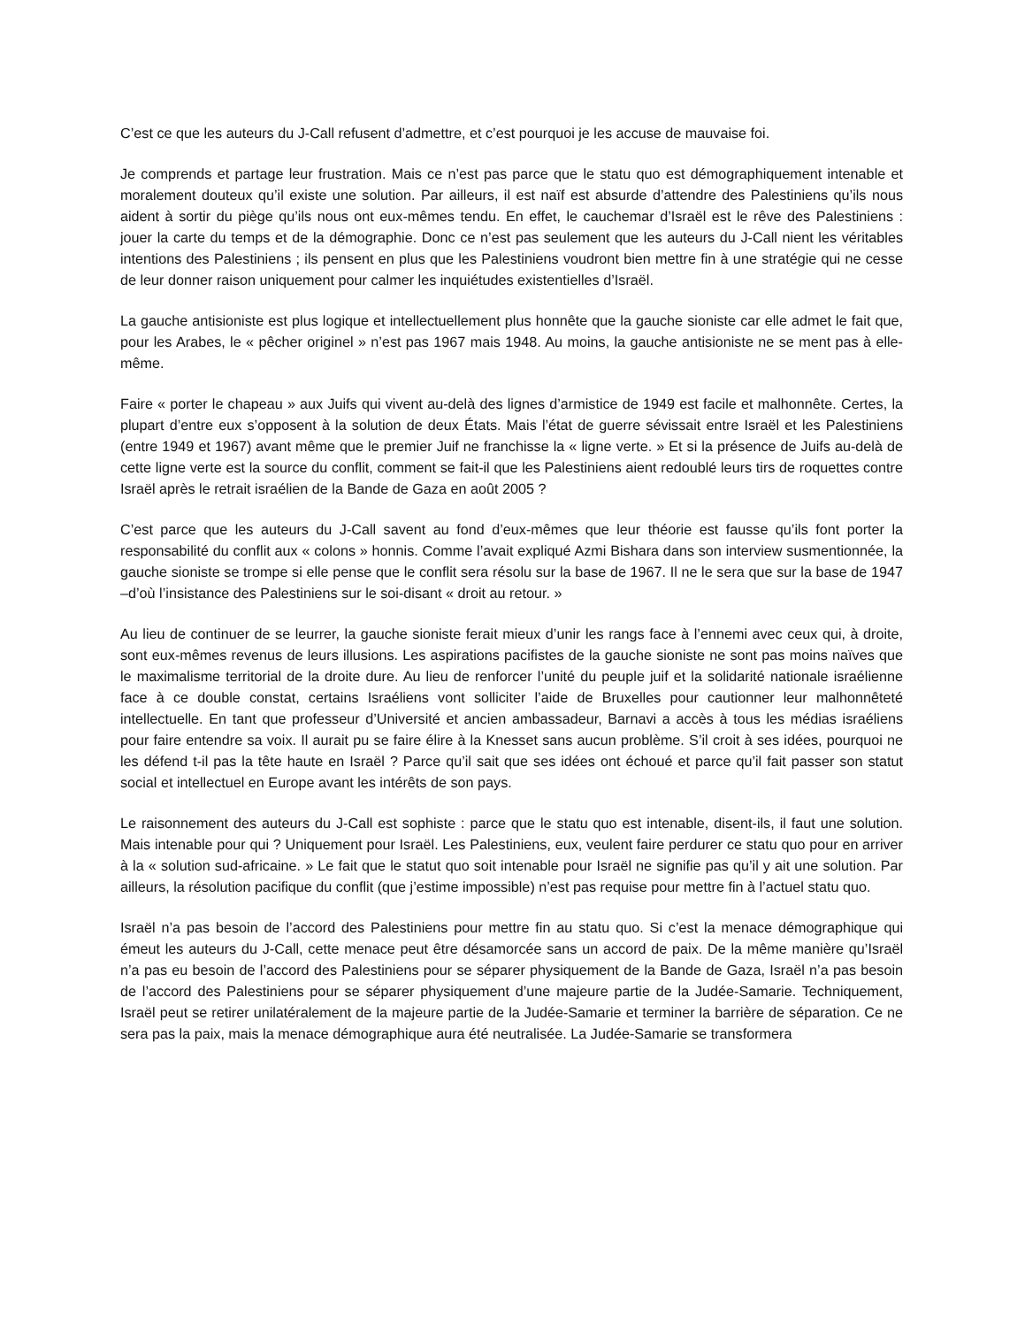C’est ce que les auteurs du J-Call refusent d’admettre, et c’est pourquoi je les accuse de mauvaise foi.
Je comprends et partage leur frustration. Mais ce n’est pas parce que le statu quo est démographiquement intenable et moralement douteux qu’il existe une solution. Par ailleurs, il est naïf est absurde d’attendre des Palestiniens qu’ils nous aident à sortir du piège qu’ils nous ont eux-mêmes tendu. En effet, le cauchemar d’Israël est le rêve des Palestiniens : jouer la carte du temps et de la démographie. Donc ce n’est pas seulement que les auteurs du J-Call nient les véritables intentions des Palestiniens ; ils pensent en plus que les Palestiniens voudront bien mettre fin à une stratégie qui ne cesse de leur donner raison uniquement pour calmer les inquiétudes existentielles d’Israël.
La gauche antisioniste est plus logique et intellectuellement plus honnête que la gauche sioniste car elle admet le fait que, pour les Arabes, le « pêcher originel » n’est pas 1967 mais 1948. Au moins, la gauche antisioniste ne se ment pas à elle-même.
Faire « porter le chapeau » aux Juifs qui vivent au-delà des lignes d’armistice de 1949 est facile et malhonnête. Certes, la plupart d’entre eux s’opposent à la solution de deux États. Mais l’état de guerre sévissait entre Israël et les Palestiniens (entre 1949 et 1967) avant même que le premier Juif ne franchisse la « ligne verte. » Et si la présence de Juifs au-delà de cette ligne verte est la source du conflit, comment se fait-il que les Palestiniens aient redoublé leurs tirs de roquettes contre Israël après le retrait israélien de la Bande de Gaza en août 2005 ?
C’est parce que les auteurs du J-Call savent au fond d’eux-mêmes que leur théorie est fausse qu’ils font porter la responsabilité du conflit aux « colons » honnis. Comme l’avait expliqué Azmi Bishara dans son interview susmentionnée, la gauche sioniste se trompe si elle pense que le conflit sera résolu sur la base de 1967. Il ne le sera que sur la base de 1947 –d’où l’insistance des Palestiniens sur le soi-disant « droit au retour. »
Au lieu de continuer de se leurrer, la gauche sioniste ferait mieux d’unir les rangs face à l’ennemi avec ceux qui, à droite, sont eux-mêmes revenus de leurs illusions. Les aspirations pacifistes de la gauche sioniste ne sont pas moins naïves que le maximalisme territorial de la droite dure. Au lieu de renforcer l’unité du peuple juif et la solidarité nationale israélienne face à ce double constat, certains Israéliens vont solliciter l’aide de Bruxelles pour cautionner leur malhonnêteté intellectuelle. En tant que professeur d’Université et ancien ambassadeur, Barnavi a accès à tous les médias israéliens pour faire entendre sa voix. Il aurait pu se faire élire à la Knesset sans aucun problème. S’il croit à ses idées, pourquoi ne les défend t-il pas la tête haute en Israël ? Parce qu’il sait que ses idées ont échoué et parce qu’il fait passer son statut social et intellectuel en Europe avant les intérêts de son pays.
Le raisonnement des auteurs du J-Call est sophiste : parce que le statu quo est intenable, disent-ils, il faut une solution. Mais intenable pour qui ? Uniquement pour Israël. Les Palestiniens, eux, veulent faire perdurer ce statu quo pour en arriver à la « solution sud-africaine. » Le fait que le statut quo soit intenable pour Israël ne signifie pas qu’il y ait une solution. Par ailleurs, la résolution pacifique du conflit (que j’estime impossible) n’est pas requise pour mettre fin à l’actuel statu quo.
Israël n’a pas besoin de l’accord des Palestiniens pour mettre fin au statu quo. Si c’est la menace démographique qui émeut les auteurs du J-Call, cette menace peut être désamorcée sans un accord de paix. De la même manière qu’Israël n’a pas eu besoin de l’accord des Palestiniens pour se séparer physiquement de la Bande de Gaza, Israël n’a pas besoin de l’accord des Palestiniens pour se séparer physiquement d’une majeure partie de la Judée-Samarie. Techniquement, Israël peut se retirer unilatéralement de la majeure partie de la Judée-Samarie et terminer la barrière de séparation. Ce ne sera pas la paix, mais la menace démographique aura été neutralisée. La Judée-Samarie se transformera